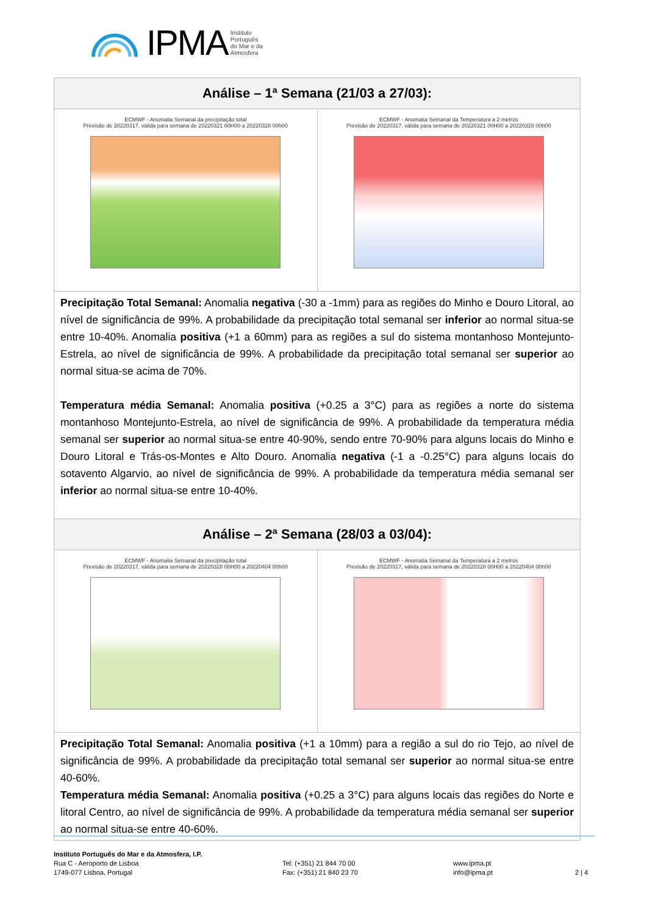IPMA Instituto
Português
do Mar e da
Atmosfera
| Análise – 1ª Semana (21/03 a 27/03): | |
| --- | --- |
| ECMWF - Anomalia Semanal da precipitação total Previsão de 20220317, válida para semana de 20220321 00H00 a 20220328 00h00 | ECMWF - Anomalia Semanal da Temperatura a 2 metros Previsão de 20220317, válida para semana de 20220321 00H00 a 20220328 00h00 |
| Precipitação Total Semanal: Anomalia negativa (-30 a -1mm) para as regiões do Minho e Douro Litoral, ao nível de significância de 99%. A probabilidade da precipitação total semanal ser inferior ao normal situa-se entre 10-40%. Anomalia positiva (+1 a 60mm) para as regiões a sul do sistema montanhoso Montejunto-Estrela, ao nível de significância de 99%. A probabilidade da precipitação total semanal ser superior ao normal situa-se acima de 70%. Temperatura média Semanal: Anomalia positiva (+0.25 a 3°C) para as regiões a norte do sistema montanhoso Montejunto-Estrela, ao nível de significância de 99%. A probabilidade da temperatura média semanal ser superior ao normal situa-se entre 40-90%, sendo entre 70-90% para alguns locais do Minho e Douro Litoral e Trás-os-Montes e Alto Douro. Anomalia negativa (-1 a -0.25°C) para alguns locais do sotavento Algarvio, ao nível de significância de 99%. A probabilidade da temperatura média semanal ser inferior ao normal situa-se entre 10-40%. | |
| Análise – 2ª Semana (28/03 a 03/04): | |
| ECMWF - Anomalia Semanal da precipitação total Previsão de 20220317, válida para semana de 20220328 00H00 a 20220404 00h00 | ECMWF - Anomalia Semanal da Temperatura a 2 metros Previsão de 20220317, válida para semana de 20220328 00H00 a 20220404 00h00 |
| Precipitação Total Semanal: Anomalia positiva (+1 a 10mm) para a região a sul do rio Tejo, ao nível de significância de 99%. A probabilidade da precipitação total semanal ser superior ao normal situa-se entre 40-60%. Temperatura média Semanal: Anomalia positiva (+0.25 a 3°C) para alguns locais das regiões do Norte e litoral Centro, ao nível de significância de 99%. A probabilidade da temperatura média semanal ser superior ao normal situa-se entre 40-60%. | |
Instituto Português do Mar e da Atmosfera, I.P.
Rua C - Aeroporto de Lisboa
1749-077 Lisboa, Portugal
Tel: (+351) 21 844 70 00
Fax: (+351) 21 840 23 70
www.ipma.pt
info@ipma.pt
2 | 4